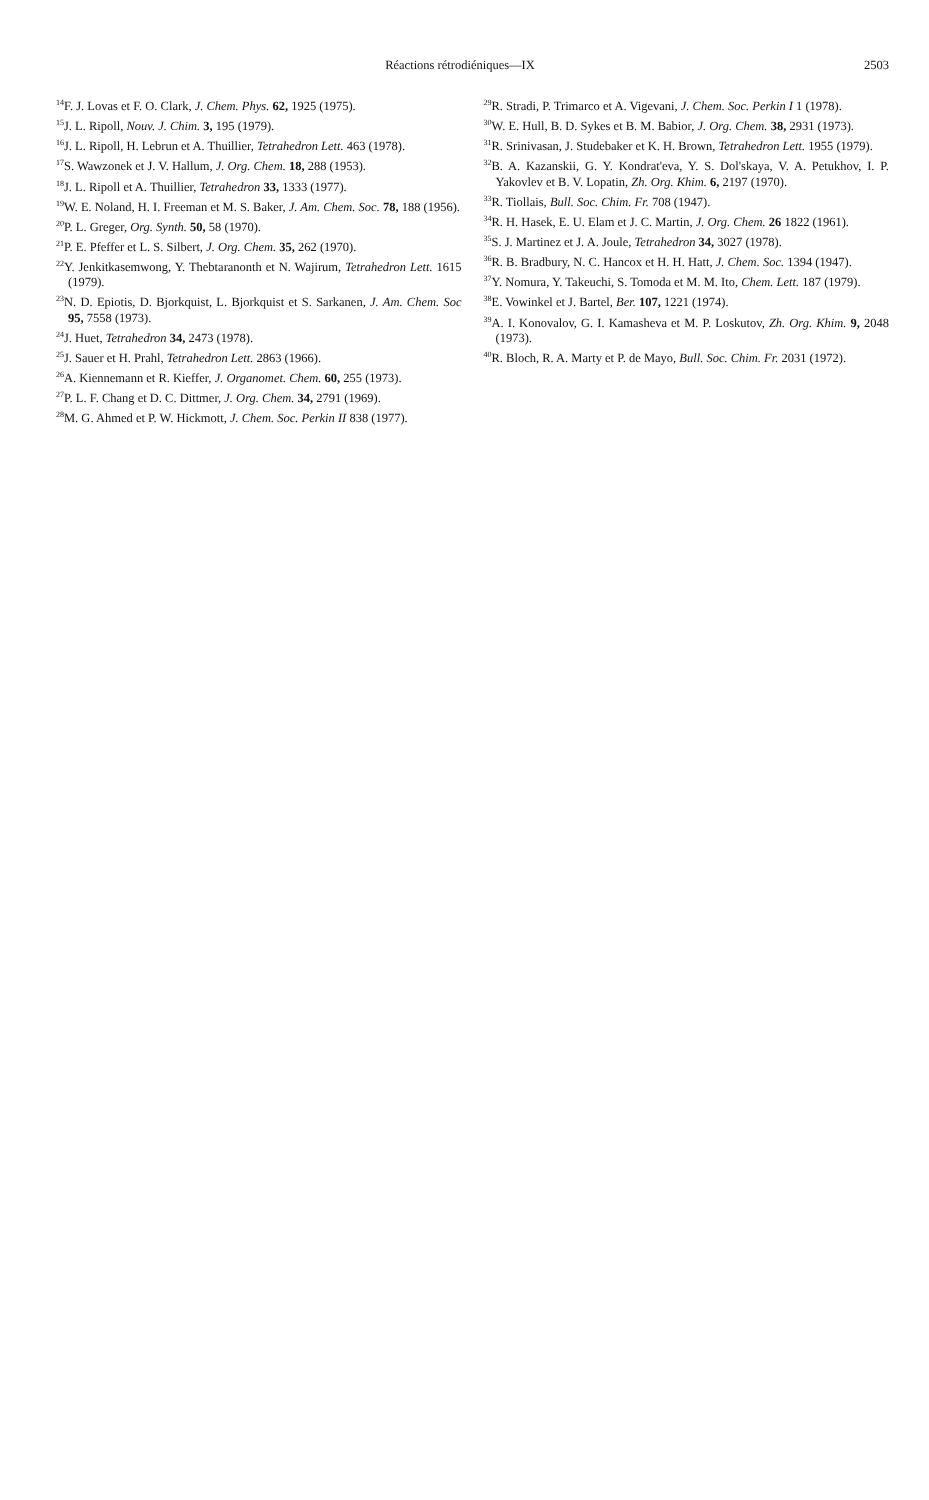Réactions rétrodiéniques—IX 2503
<sup>14</sup>F. J. Lovas et F. O. Clark, J. Chem. Phys. 62, 1925 (1975).
<sup>15</sup> J. L. Ripoll, Nouv. J. Chim. 3, 195 (1979).
<sup>16</sup> J. L. Ripoll, H. Lebrun et A. Thuillier, Tetrahedron Lett. 463 (1978).
<sup>17</sup>S. Wawzonek et J. V. Hallum, J. Org. Chem. 18, 288 (1953).
<sup>18</sup> J. L. Ripoll et A. Thuillier, Tetrahedron 33, 1333 (1977).
<sup>19</sup> W. E. Noland, H. I. Freeman et M. S. Baker, J. Am. Chem. Soc. 78, 188 (1956).
<sup>20</sup>P. L. Greger, Org. Synth. 50, 58 (1970).
<sup>21</sup>P. E. Pfeffer et L. S. Silbert, J. Org. Chem. 35, 262 (1970).
<sup>22</sup> Y. Jenkitkasemwong, Y. Thebtaranonth et N. Wajirum, Tetrahedron Lett. 1615 (1979).
<sup>23</sup>N. D. Epiotis, D. Bjorkquist, L. Bjorkquist et S. Sarkanen, J. Am. Chem. Soc 95, 7558 (1973).
<sup>24</sup> J. Huet, Tetrahedron 34, 2473 (1978).
<sup>25</sup> J. Sauer et H. Prahl, Tetrahedron Lett. 2863 (1966).
<sup>26</sup> A. Kiennemann et R. Kieffer, J. Organomet. Chem. 60, 255 (1973).
<sup>27</sup>P. L. F. Chang et D. C. Dittmer, J. Org. Chem. 34, 2791 (1969).
<sup>28</sup> M. G. Ahmed et P. W. Hickmott, J. Chem. Soc. Perkin II 838 (1977).
<sup>29</sup> R. Stradi, P. Trimarco et A. Vigevani, J. Chem. Soc. Perkin I 1 (1978).
<sup>30</sup> W. E. Hull, B. D. Sykes et B. M. Babior, J. Org. Chem. 38, 2931 (1973).
<sup>31</sup> R. Srinivasan, J. Studebaker et K. H. Brown, Tetrahedron Lett. 1955 (1979).
<sup>32</sup>B. A. Kazanskii, G. Y. Kondrat'eva, Y. S. Dol'skaya, V. A. Petukhov, I. P. Yakovlev et B. V. Lopatin, Zh. Org. Khim. 6, 2197 (1970).
<sup>33</sup> R. Tiollais, Bull. Soc. Chim. Fr. 708 (1947).
<sup>34</sup> R. H. Hasek, E. U. Elam et J. C. Martin, J. Org. Chem. 26 1822 (1961).
<sup>35</sup>S. J. Martinez et J. A. Joule, Tetrahedron 34, 3027 (1978).
<sup>36</sup> R. B. Bradbury, N. C. Hancox et H. H. Hatt, J. Chem. Soc. 1394 (1947).
<sup>37</sup> Y. Nomura, Y. Takeuchi, S. Tomoda et M. M. Ito, Chem. Lett. 187 (1979).
<sup>38</sup> E. Vowinkel et J. Bartel, Ber. 107, 1221 (1974).
<sup>39</sup> A. I. Konovalov, G. I. Kamasheva et M. P. Loskutov, Zh. Org. Khim. 9, 2048 (1973).
<sup>40</sup> R. Bloch, R. A. Marty et P. de Mayo, Bull. Soc. Chim. Fr. 2031 (1972).